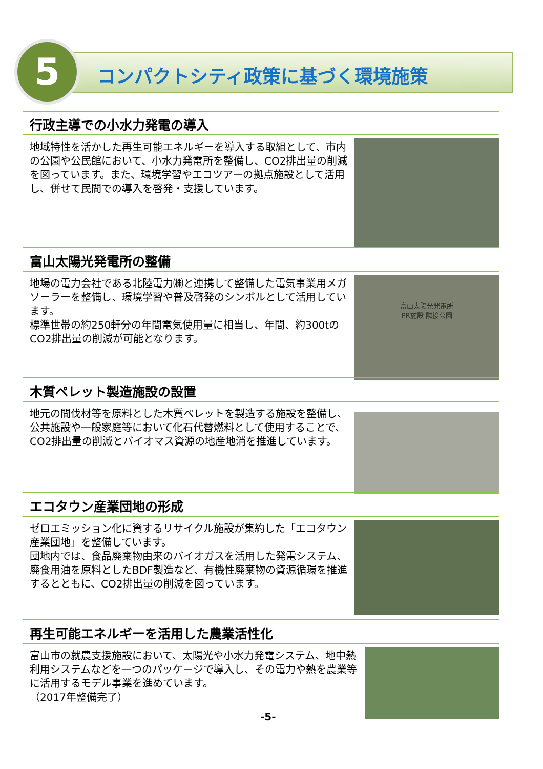5 コンパクトシティ政策に基づく環境施策
行政主導での小水力発電の導入
地域特性を活かした再生可能エネルギーを導入する取組として、市内の公園や公民館において、小水力発電所を整備し、CO2排出量の削減を図っています。また、環境学習やエコツアーの拠点施設として活用し、併せて民間での導入を啓発・支援しています。
富山太陽光発電所の整備
地場の電力会社である北陸電力㈱と連携して整備した電気事業用メガソーラーを整備し、環境学習や普及啓発のシンボルとして活用しています。
標準世帯の約250軒分の年間電気使用量に相当し、年間、約300tのCO2排出量の削減が可能となります。
富山太陽光発電所
PR施設 隣接公園
木質ペレット製造施設の設置
地元の間伐材等を原料とした木質ペレットを製造する施設を整備し、公共施設や一般家庭等において化石代替燃料として使用することで、CO2排出量の削減とバイオマス資源の地産地消を推進しています。
エコタウン産業団地の形成
ゼロエミッション化に資するリサイクル施設が集約した「エコタウン産業団地」を整備しています。
団地内では、食品廃棄物由来のバイオガスを活用した発電システム、廃食用油を原料としたBDF製造など、有機性廃棄物の資源循環を推進するとともに、CO2排出量の削減を図っています。
再生可能エネルギーを活用した農業活性化
富山市の就農支援施設において、太陽光や小水力発電システム、地中熱利用システムなどを一つのパッケージで導入し、その電力や熱を農業等に活用するモデル事業を進めています。
（2017年整備完了）
-5-